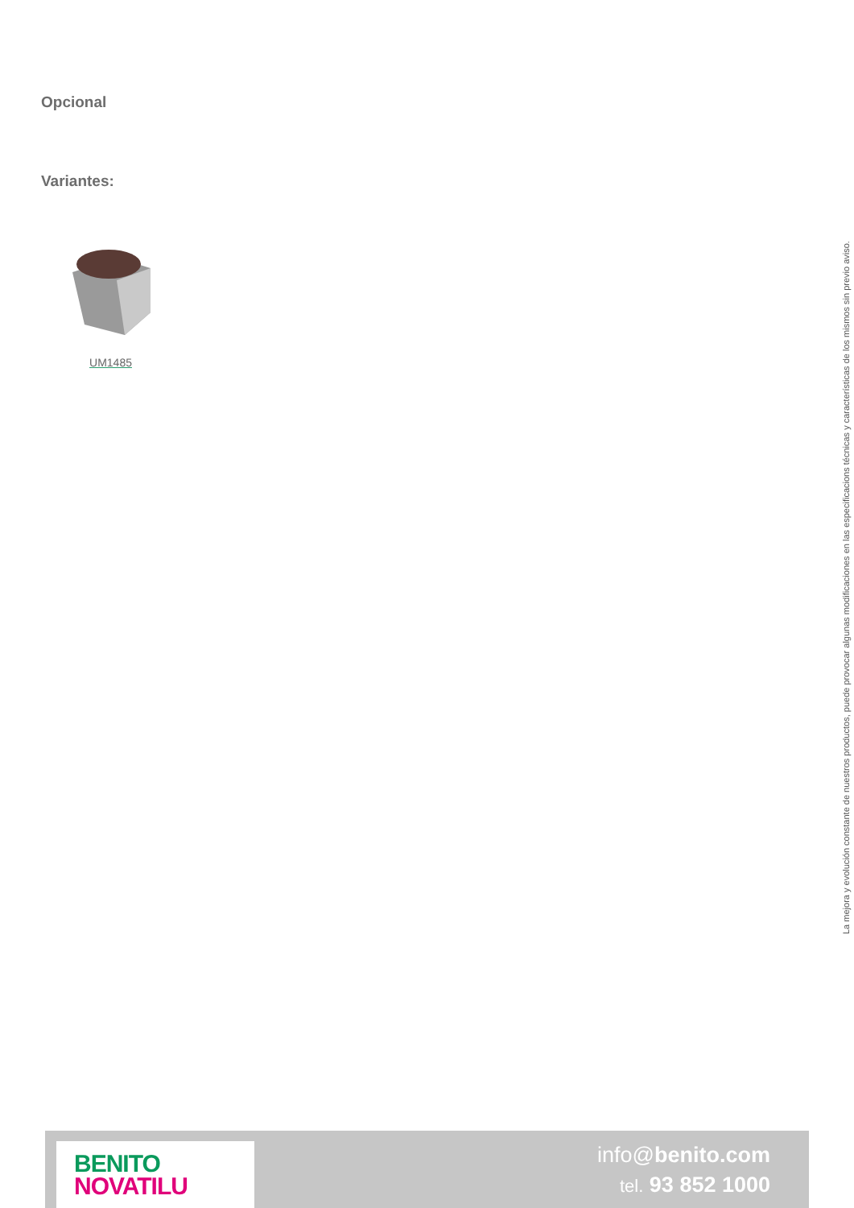Opcional
Variantes:
UM1485
La mejora y evolución constante de nuestros productos, puede provocar algunas modificaciones en las especificacions técnicas y características de los mismos sin previo aviso.
BENITO
NOVATILU
info@benito.com
tel. 93 852 1000